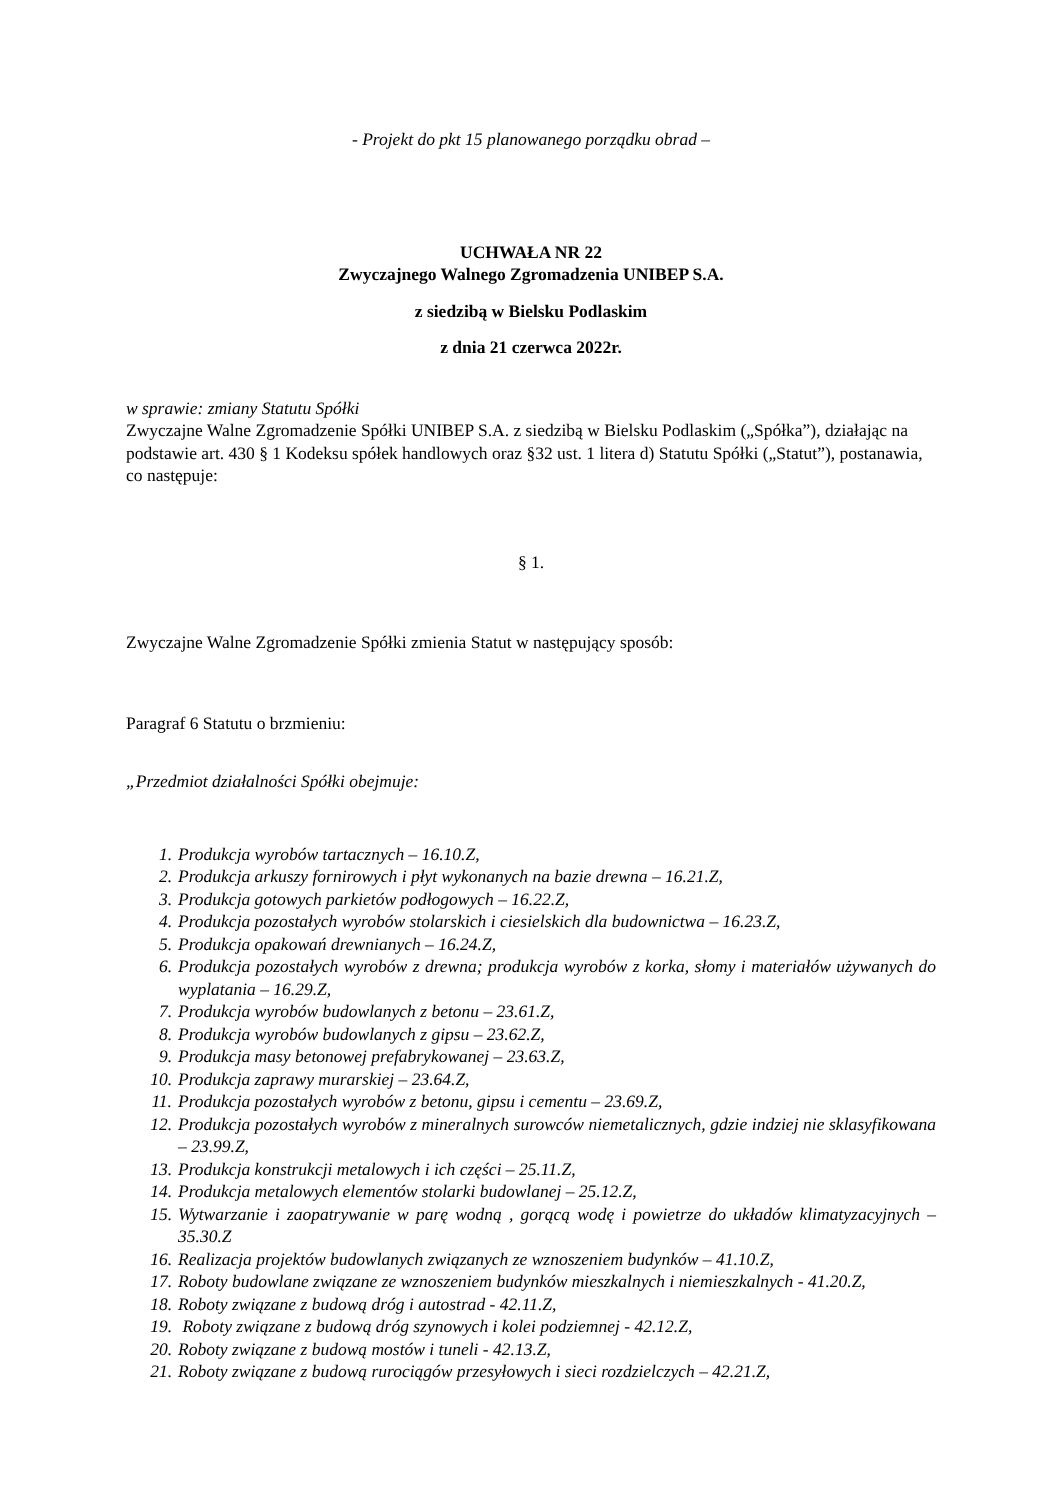- Projekt do pkt 15 planowanego porządku obrad –
UCHWAŁA NR 22
Zwyczajnego Walnego Zgromadzenia UNIBEP S.A.
z siedzibą w Bielsku Podlaskim
z dnia 21 czerwca 2022r.
w sprawie: zmiany Statutu Spółki
Zwyczajne Walne Zgromadzenie Spółki UNIBEP S.A. z siedzibą w Bielsku Podlaskim („Spółka”), działając na podstawie art. 430 § 1 Kodeksu spółek handlowych oraz §32 ust. 1 litera d) Statutu Spółki („Statut”), postanawia, co następuje:
§ 1.
Zwyczajne Walne Zgromadzenie Spółki zmienia Statut w następujący sposób:
Paragraf 6 Statutu o brzmieniu:
„Przedmiot działalności Spółki obejmuje:
1. Produkcja wyrobów tartacznych – 16.10.Z,
2. Produkcja arkuszy fornirowych i płyt wykonanych na bazie drewna – 16.21.Z,
3. Produkcja gotowych parkietów podłogowych – 16.22.Z,
4. Produkcja pozostałych wyrobów stolarskich i ciesielskich dla budownictwa – 16.23.Z,
5. Produkcja opakowań drewnianych – 16.24.Z,
6. Produkcja pozostałych wyrobów z drewna; produkcja wyrobów z korka, słomy i materiałów używanych do wyplatania – 16.29.Z,
7. Produkcja wyrobów budowlanych z betonu – 23.61.Z,
8. Produkcja wyrobów budowlanych z gipsu – 23.62.Z,
9. Produkcja masy betonowej prefabrykowanej – 23.63.Z,
10. Produkcja zaprawy murarskiej – 23.64.Z,
11. Produkcja pozostałych wyrobów z betonu, gipsu i cementu – 23.69.Z,
12. Produkcja pozostałych wyrobów z mineralnych surowców niemetalicznych, gdzie indziej nie sklasyfikowana – 23.99.Z,
13. Produkcja konstrukcji metalowych i ich części – 25.11.Z,
14. Produkcja metalowych elementów stolarki budowlanej – 25.12.Z,
15. Wytwarzanie i zaopatrywanie w parę wodną , gorącą wodę i powietrze do układów klimatyzacyjnych – 35.30.Z
16. Realizacja projektów budowlanych związanych ze wznoszeniem budynków – 41.10.Z,
17. Roboty budowlane związane ze wznoszeniem budynków mieszkalnych i niemieszkalnych - 41.20.Z,
18. Roboty związane z budową dróg i autostrad - 42.11.Z,
19. Roboty związane z budową dróg szynowych i kolei podziemnej - 42.12.Z,
20. Roboty związane z budową mostów i tuneli - 42.13.Z,
21. Roboty związane z budową rurociągów przesyłowych i sieci rozdzielczych – 42.21.Z,